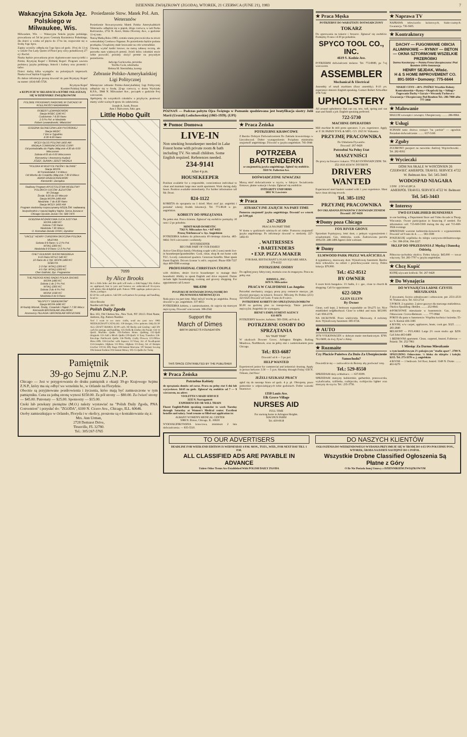DZIENNIK ZWIĄZKOWY (ZGODA), WTOREK, 21 CZERWCA (JUNE 21), 1983 7
Wakacyjna Szkoła Jęz. Polskiego w Milwaukee, Wis.
Milwaukee, Wis. — Wakacyjna Szkoła języka polskiego, prowadzona od 54 lat przez Centralę Kazimierza Pułaskiego, dla dzieci w wieku od pięciu do 17-tu lat, rozpocznie się w środę, 6-go lipca.
Zapisy uczniów odbędą się 5-go lipca od godz. 10-ej do 11-ej w szkole Our Lady Queen of Peace przy ulicy południowej 27-ej i Euclid.
Nauka będzie prowadzona przez dyplomowane nauczycielki z Polski, Krystynę Kopeć i Elżbietę Kopeć. Program zawiera podstawy języka polskiego, historii i kultury oraz piosenki i tańce.
Dzieci dadzą kilka występów na polonijnych imprezach. Nauka trwać będzie 6 tygodni.
Po dalsze informacje proszę dzwonić do pani Krystyny Kopeć na numer: (414) 645-5726.
Krystyna Kopeć
Komitet Polskiej Szkoły
● KUPUJCIE W SKŁADACH ● KTÓRE OGŁASZAJĄ SIĘ W DZIENNIKU ZWIĄZKOWYM
POLSKIE PROGRAMY RADIOWE W CHICAGO W KOLEJNOŚCI NADAWANIA
ROBERT LEWANDOWSKI
Stacja WSBC 1240 KC
Codziennie 7-8:30 Rano
2-3 Po Poł. w Niedziele
Robert Lewandowski, Właściciel
GODZINA SŁONECZNA LIDII PUCIŃSKIEJ
Stacja WEDC
7 Dni w Tygodniu
8:30-9:30 Rano
WCEV GŁOS POLONII 1450 AM
MIGALA COMMUNICATIONS CORP.
Od poniedziałku do Piątku Włącznie 4:30 do 6:00 Wieczorem
Sobota 4:05 do 6:00 Wieczorem
Kierownicy i Anonserzy Audycji
JÓZEF, SŁAWA i JERZY MIGAŁA
"POLSKA W MUZYCE PIEŚNI I SŁOWIE"
Stacja WOPA
W Poniedziałek 7-8 Wiecz.
Od Wtorku do Czwartku Włącznie 7:30-8 Wiecz.
ADAM GRZEGORZEWSKI
Kierownik i Zarządca
Radiowy Program APOSTOLSTWA MODLITWY POLSKICH OJCÓW JEZUITÓW
W Chicago
Środa: 9:30 do 10 Wieczór
Stacja WOPA 1490 AM
Niedziela: 7 do 8:30 Rano
Stacja WCEV 1450 AM
Program niedzielny rozpoczynamy MSZĄ ŚW. nadawaną bezpośrednio z naszej kaplicy Najśw. Serca Jezusa w Chicago Ojcowie Jezuici Tel. 588-7476
GODZINA RÓŻAŃCOWA OJCA JUSTYNA
WOPA 1490 KC
Sobota 7:30 Rano
Niedziela 7:30 Wiecz.
O. Kornelian Dende OFMC, Dyrektor
"UNCLE" HENRY CUKIERKA SKOCZNA POLSKA MUZYKA
Sobota 8-9 Rano i 1-2 Po Poł.
WTAQ 1300 KC
Niedziela 8-9 Rano i 2-3 Po Poł.
CHET GULINSKI SHOW NIEDZIELA
9-10 Rano WYLO 540 KC
10 Rano do 1 Ppł. WOPA 1490 KC
SOBOTA
2-3 Ppł. WTAQ 1300 KC
4-5 Ppł. WTAQ 1300 KC
Chet Guliński, Dyr. Programów
THE PIEROGI KING RADIO POLKA SHOWS
WOPA 1490 KC
Sobota 1 do 2 Po Poł.
WTAQ 1300 KC
Sobota 3 do 4 Po Poł.
WONX 1590 KC
Niedziela 8 do 9 Rano
"KŁOPOTY SIEKIERKÓW"
Stacja WOPA 1490 KC
W Każdy Wtorek, Środę, Czwartek i Piątek 7-7:30 Wiecz.
Kierownik BRONISŁAW ZIELIŃSKI
Anonserzy PELAGIA i BRONISŁAW MROZOWIE
Posiedzenie Stow. Matek Pol. Am. Weteranów
Posiedzenie Stowarzyszenia Matek Polsko Amerykańskich Weteranów odbędzie się w piątek, 24-go czerwca, w sali Parku Kościuszko, 2732 N. Avers, blisko Diversey Ave., o godzinie 11-ej rano.
Naszą Matką Roku 1983, została znana pracowniczka na niwie weterańskiej Czesława Organan. Po posiedzeniu będzie podana przekąska. Urządzimy małe losowanie na cele weterańskie.
Chcemy wydać kartki losowe, na naszą zabawę roczną, ale potrzeba nam większych premii. Jeżeli która członkini może sobie pozwolić, prosimy złożyć premie na przyszłym posiedzeniu.
Jadwiga Gackowska, prezeska
Teofila Cwik, sekretarka
Helena M. Stermińska, koresp.
Zebranie Polsko-Amerykańskiej Ligi Politycznej
Miesięczne zebranie Polsko-Amerykańskiej Ligi Politycznej odbędzie się w środę, 22-go czerwca, w domu Wydziału K.P.A., 5844 N. Milwaukee Ave., początek o godzinie 8-ej wieczorem.
Apelujemy do wszystkich członków o przybycie, ponieważ mamy wiele ważnych spraw do załatwienia.
Joseph A. Jurek, Prezes
Ann J. Halvorsen, Sekr. gen.
Little Hobo Quilt
7099
by Alice Brooks
He's a little hobo and this quilt will make a child happy! His clothes are appliqued, hair is yarn and features are embroidered! Everyone will admire this delightful quilt. Pattern 7099: applique pattern pieces, charts, yardages.
$2.50 for each pattern. Add 50¢ each pattern for postage and handling. Send to:
Alice Brooks
Needlecraft Dept. 263
Polish Daily Zgoda
Box 163, Old Chelsea Sta., New York, NY 10113. Print Name, Address, Zip, Pattern Number.
Yes! I want to see more crafts, send me your new 1983 NEEDLECRAFT CATALOG. 150 designs, 3 free patterns. Only $1.50
ALL CRAFT BOOKS. $2.00 each. All Books and Catalog—add 50¢ each for postage and handling. 135-Dolls & Clothes On Parade 134-14 Quick Machine Quilts 133-Fashion Home Quilting 132-Quilt Originals 131-Add a Block Quilts 129-Quick 'n' Easy Transfers 128-Envelope Patchwork Quilts 126-Thrifty Crafty Flowers 121-Pillow Show-Offs 118-Crochet with Squares 117-Easy Art of Needlepoint 114-Complete Afghans 112-Prize Afghans 111-Easy Art of Hairpin Crochet 110-16 Jiffy Rugs 108-Instant Macrame 107-Instant Sewing 106-Instant Fashion 104-Instant Money 103-15 Quilts for Today
Pamiętnik
39-go Sejmu Z.N.P.
Chicago — Jest w przygotowaniu do druku pamiętnik z okazji 39-go Krajowego Sejmu Z.N.P., który ma się odbyć we wrześniu br., w Orlando na Florydzie.
Obecnie są przyjmowane pozdrowienia i życzenia, które mają być zamieszczone w tym pamiętniku. Cena za jedną stronę wynosi $150.00. Za pół strony — $80.00. Za ćwierć strony — $45.00. Patronaty — $25.00. Sponsorzy — $15.00.
Czeki lub przekazy pieniężne (M.O.) należy wystawiać na "Polish Daily Zgoda, PNA Convention" i przysłać do: "ZGODA", 6100 N. Cicero Ave., Chicago, ILL. 60646.
Osoby zamieszkujące w Orlando, Floryda i w okolicy, proszone są o kontaktowanie się z:
Mrs. Ann Urman,
2728 Demaret Drive,
Titusville, FL 32780.
Tel.: 305/267-5765
POZNAŃ — Podczas pobytu Ojca Świętego w Poznaniu spodziewana jest beatyfikacja siostry Julii Marii (Urszuli) Ledóchowskiej (1865-1939). (UPI)
★ Pomoc Domowa
LIVE-IN
Non smoking housekeeper needed in Lake Forest home with private room & bath including TV. No small children. Some English required. References needed.
234-9141
After 4 p.m.
HOUSEKEEPER
Position available for a responsible, conscientious individual to clean and maintain large near north apartment. Work during daily hours. Position available immediately. For further information call Mr. Drost.
824-1122
KOBIETA do sprzątania na 1 dzień. Musi znać jęz. angielski i posiadać własny środek lokomocji. Tel. 771-8618 w jęz. angielskim.
KOBIETY DO SPRZĄTANIA
Na pełen etat. Praca dzienna. Zgłaszać się osobiście pomiędzy 10 rano i 2 po południu.
MINIT-MAID DOMESTIC
7562 N. Milwaukee Ave. • 647-0433
Proszę Telefonować w Jęz. Angielskim
POTRZEBNA kobieta do pilnowania 4½-letniego dziecka. 465-0464. Od 6 wieczorem i weekendy.
HOUSEKEEPER
BECOME PART OF OUR FAMILY
Active Glen Ellyn family (Working couple with 2 sons) needs live-in housekeeper/grandmother. Cook, clean, shop & run home with TLC. Lovely customized quarters. Generous benefits. Must speak fluent English. Drivers license 'n refr's. required. Phone 858-7337 days 469-0508 evenings
PROFESSIONAL CHRISTIAN COUPLE
with children, desire live-in housekeeper to manage their household. Ability to speak English and drive required. Duties include light housekeeping, cooking and grocery shopping. For appointment call Lenore
986-8390
POSZUKUJE DOŚWIADCZONĄ OSOBĘ DO PILNOWANIA NIEMOWLĘCIA
Stała praca na part time. Musi mówić trochę po angielsku. Proszę dzwonić w jęz. angielskim. 337-4653
POTRZEBNA kobieta, z zamieszkaniem, do zajęcia się starszym mężczyzną. Dzwonić wieczorami. 386-2542
Support the
March of Dimes
BIRTH DEFECTS FOUNDATION
THIS SPACE CONTRIBUTED BY THE PUBLISHER
★ Praca Żeńska
Potrzebne Kobiety
do sprzątania domów od zaraz. Praca na pełny etat 6 dni lub wyrywkowo. $4.65 na godz. Zgłaszać się osobiście od 7 — 9 wieczorem, na adres:
VIOLETTA'S MAID SERVICE
3235 N. Narragansett
EXPERIENCED OR WILL TRAIN
Fluent English/Polish speaking counselor to work Tuesday through Saturday at Women's Medical center. Excellent benefits and salary. Send resume or filled-out application to:
ALBANY WOMEN'S MEDICAL CENTER
5088 N. Elston, Chicago, IL. 60630
WYKWALIFIKOWANA krawcowa, minimum 2 lata doświadczenia. — 835-5510.
★ Praca Żeńska
POTRZEBNE KRAWCOWE
Z Bardzo Dobrym Doświadczeniem Do Zakładu krawieckiego w Lincolnwood. Dobre wynagrodzenie. Pożądana minimalna znajomość angielskiego. Dzwonić w języku angielskim. 743-3044
POTRZEBA BARTENDERKI
ze znajomością języka angielskiego. Zgłosić się osobiście.
5920 W. Fullerton Ave.
DOŚWIADCZONE SZWACZKI
Muszą mieć doświadczenie w szyciu, w fabryce. Swiadczenia firmowe, płatne wakacje i święta. Zgłaszać się osobiście.
INTEGRITY UNIFORMS
3801 W. Lawrence
★ Praca
ATRAKCYJNE ZAJĘCIE NA PART-TIME
Pomocna znajomość języka angielskiego. Dzwonić we wtorek po 5:00 ppł.
247-2859
PRACA NA PART TIME
W domu w godzinach zależnych od ciebie. Pomocna znajomość języka angielskiego. Po informacje dzwonić w niedzielę. 227-1402-03
. WAITRESSES
• BARTENDERS
• EXP. PIZZA MAKER
FOR BAR, RESTAURANT LOGAN SQUARE AREA.
276-4122
POTRZEBNE OSOBY
Do ogólnej pracy fabrycznej, montażu oraz do magazynu. Praca na pełny etat.
RIDDELL, INC.
3670 N. Milwaukee
PRACA W CALIFORNII Los Angeles
Potrzebni mechanicy znający pracę przy remoncie maszyn, jak również pracujący na tokarce, frezarce. Mówimy Po Polsku (213) 323-6325 Dzwonić od Godz. 9 rano do 8 wiecz.
POTRZEBNE KOBIETY DO SPRZĄTANIA DOMKÓW
$5.00 na godzinę plus za transportację. Także potrzebni mężczyźni. Angielski nie wymagany.
IRENE'S EMPLOYMENT AGENCY
631-8878
POTRZEBNY krawiec, kuśnierz. 583-3508, od 9 do 4.
POTRZEBNE OSOBY DO SPRZĄTANIA
NA "PART TIME"
W okolicach Downer Grove, Arlington Heights, Rolling Meadowa, Northbrook, oraz na pełny etat z zamieszkaniem poza Chicago.
Tel.: 833-6687
Dzwonić od 4 — 5 po poł.
HELP WANTED
Experienced janitor for commercial and industrial cleaning. Apply in person between 3:30 — 5 p.m. Monday through Friday 634 N. Orleans, 2nd floor
JEŻELI SZUKASZ PRACY
zgłoś się do naszego biura od godz. 4 p. pł. Oferujemy prace janitorskie w odpowiadających tobie godzinach. Dobre warunki finansowe.
1350 Louis Ave.
Elk Grove Village
NURSES AID
FULL TIME
For nursing home in Arlington Heights.
MAGNUS FARM
Tel. 439-0018
★ Praca Męska
POTRZEBNY DO WARSZTATU DOŚWIADCZONY
TOKARZ
Do operowania na tokarce i frezarce. Zgłaszać się osobiście. Pomiędzy 8 rano i 4:30 po południu.
SPYCO TOOL CO., INC.
4619 S. Kedzie Ave.
POTRZEBNI doświadczeni stolarze. Tel. 772-8989, po 7-ej wieczorem.
ASSEMBLER
Mechanical & Electrical
Assembly of small machines (floor assembly). 8-10 yrs. experience desired. English speaking. Contact Robert Schwebke 378-7142
UPHOLSTERY
All around upholsteror that can cut, sew, tuft, spring and can start and finish a job. English speaking preferred.
722-5730
MACHINE OPERATORS
Mill machine & drill press operators. 3 yrs. experience. Apply at: F. M. PAPAN TOOL & MFG. CO. 1915 W. Wabansia
PRZYJMĘ PRACOWNIKA
Do Układania Dywanów.
Dzwonić: 267-0428
Potrzebni Na Pełny Etat
MASZYNIŚCI
Do pracy na frezarce i tokarce. TYLKO DOŚWIADCZENI. Tel. 252-1616 4334 W. DIVISION
DRIVERS WANTED
Experienced steel haulers wanted with 1 year experience. Must have clean driving records.
Tel. 385-1192
PRZYJMĘ PRACOWNIKA
DO UKŁADANIA DYWANÓW Z DOŚWIADCZENIEM
Dzwonić: 267-0428
★Domy poza Chicago
FOX RIVER GROVE
Sprzedam 8-pokojowy, letni dom, z pełnym wyposażeniem i urządzeniami. Gaz, elektryka, woda. Zadrzewiona parcela 100x150. 248-1406 Agenci mile widziani.
★ Domy
ELMWOOD PARK PRZEZ WŁAŚCICIELA
4 sypialniowy, murowany dom. Wykończony basement. Bardzo dużo schowków na odzież i przechowywanie rzeczy. Dobra lokacja. $79,900.
Tel.: 452-8512
BY OWNER
6 room brick bungalow. 1½ baths, 2 c. gar., close to church & shopping. Call for appointmen:
622-5029
GLEN ELLYN
By Owner
Clean, well kept, 2 bedroom expandable on 50x275 lot. Nice established neighborhood. Close to schhol and train. $65,000. Call: 858-2378.
NA JACKOWIE. Przez właściciela. Murowany, 4 rodzinny dom. Wykończony basement. 685-6724.
★ AUTO
1974 VOLKSWAGEN w dobrym stanie mechanicznym. $700. 761-9400, do 4-ej. Pytać o Alinę.
★ Rozmaite
Czy Płacicie Państwo Za Dużo Za Ubezpieczenie Samochodu?
Dowiedźcie się — zadzwońcie do Bożeny aby porównać ceny.
Tel.: 529-8550
SPRZEDAM duży ochładzacz. — 637-8399.
SPRZEDAM maszyny kuśnierskie, garbarskie, prasowaczka, wykańczarka, szlifierka, rozbijaczka, rozbijaczka lighter oraz maszyny do szycia. Tel.: 235-3756.
★ Naprawa TV
NAPRAWA telewizorów kolorowych, biało-czarnych. Gwarancja. 736-5605.
★ Kontraktorzy
DACHY — FUGOWANIE OBICIA ALUMINIOWE — RYNNY — BETON — OKNA SZTORMOWE WSZELKIE PRZERÓBKI
Darmo Kosztorysy — Polska Firma Ubezpieczona i Pod Bondem 100% Gwarancja
HENRY SEJDAK, Właśc.
H & S HOME IMPROVEMENT CO.
891-5959 • Domowy: 775-6644
NISKIE CENY—40% ZNIŻKI! Wszelkie Roboty Kontraktorskie • Rynny • Okapówki itp. • Sidingi • Fugowanie Dachy • Garaże • Werandy Fachowo z Gwarancja • Ubezpieczony Pod Bondem Tel.: 286-7080 albo 777-3068
★ Malowanie
MALUJE wewnątrz i zewnątrz. Ubezpieczony. ........ 286-0864.
★ Usługi
SCINAM tanio drzewa rosnące "na yardzie" — ogrodzie. Posiadam doświadczenie. ........ 637-5160.
★ Zguby
ZGUBIONO paszport na nazwisko Andrzej Wojciechowski. . Tel. 282-8302
★ Wycieczki
DOM NA SKALE W WISCONSIN 26 CZERWIEC AMERPOL TRAVEL SERVICE 4722 W. Belmont Ave. Tel. 545-3443
WODOSPAD NIAGARA
3 DNI 2 DO 4 LIPCA
AMERPOL TRAVEL SERVICE 4722 W. Belmont
Tel. 545-3443
★ Interesy
TWO ESTABLISHED BUSINESSES
in one building, a Department Store and Video Arcade in Thorp, Wisconsin. Owner participation in financing if needed. For information call: 715-669-5569 during the day and 715-669-3924 evenings
SPRZEDAM warsztat kuśniersko-krawiecki z wyposażeniem. Dzwonić od 9 rano do 4. ........ 583-3508
POSZUKUJĘ wspólnika do sklepu warzywno-delikatesowego. — Tel. 398-2034, 394-2227.
SKLEP DO SPRZEDANIA Z Męską i Damską Odzieżą.
Północno-zachodnia okolica. Dobra lokacja. $45,000 — towar włączony. Tel. 283-7797 w języku angielskim.
★ Chcę Kupić
KUPIĘ używane lodówki. Tel. 267-0428
★ Do Wynajęcia
DO WYNAJĘCIA ŁADNE CZYSTE MIESZKANIA
Z dywanami, świeżo odmalowane i odnowione, pnr. 2531-2533 W. Walton ulica. Tel. 633-2714
5 POKOI. 2 sypialnie. 2 piece gazowe dla starszego małżeństwa. Okolica Spaulding i Belden. ........ 252-8641
4-POKOJOWE mieszkanie w basemencie. Gaz, dywany. Odnowione. Cicero-Belmont. ........ 777-0944
POKOJ dla pana w basemencie. Wspólna kuchnia i łazienka. 55-ta i S. Kedzie 436-3385
4 ROOM, w/w carpet, appliances, heate, cook gas. $325. ........ 283-2840
BELMONT — PULASKI. Large 2½ room studio apt. $250. Call John 465-6480
1 BEDROOM apartment. Clean, carpeted, heated, Fullerton — Pulaski. Tel. 252-7861
1 Miesiąc Za Darmo Mieszkanie
w tym komfortowym 2½ pokojowym "studio apart". 2700 N. SPAULDING Odnowione. ½ bloku do sklepów i kolejki. $215. Tel. 273-3370 w. j. angielskim
4 ROOM — 1 bedroom. 3rd floor, heated. 3149 N. Drake. ........ 463-6279
TO OUR ADVERTISERS
DEADLINE FOR WEEK-END EDITION IS WEDNESDAY 4 P.M. MON., TUES., WED., FOR NEXT DAY TILL 1 P.M.
ALL CLASSIFIED ADS ARE PAYABLE IN ADVANCE
Unless Other Terms Are Established With POLISH DAILY ZGODA
DO NASZYCH KLIENTÓW
OGŁOSZENIA DO WEEKENDOWEGO WYDANIA PRZYJMUJE SIĘ W ŚRODĘ DO 4-EJ PO POŁUDNIU PON., WTOREK, ŚRODA NA DZIEŃ NASTĘPNY DO 1 POPOŁ.
Wszystkie Drobne Classified Ogłoszenia Są Płatne z Góry
O Ile Nie Posiada Innej Umowy z DZIENNIKIEM ZWIĄZKOWYM